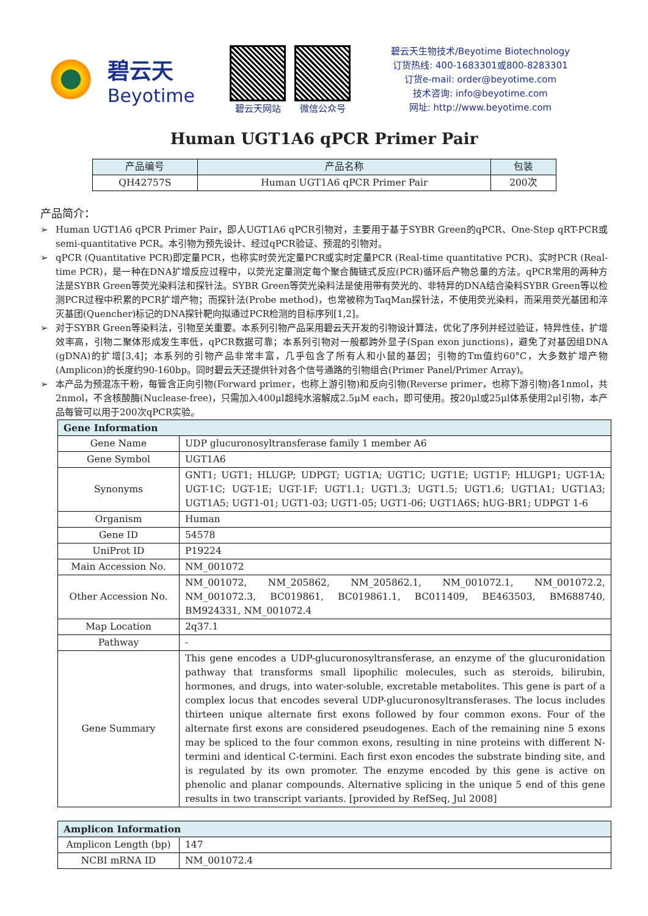碧云天
Beyotime
碧云天网站 微信公众号
碧云天生物技术/Beyotime Biotechnology
订货热线: 400-1683301或800-8283301
订货e-mail: order@beyotime.com
技术咨询: info@beyotime.com
网址: http://www.beyotime.com
Human UGT1A6 qPCR Primer Pair
| 产品编号 | 产品名称 | 包装 |
| --- | --- | --- |
| QH42757S | Human UGT1A6 qPCR Primer Pair | 200次 |
产品简介：
➢ Human UGT1A6 qPCR Primer Pair，即人UGT1A6 qPCR引物对，主要用于基于SYBR Green的qPCR、One-Step qRT-PCR或semi-quantitative PCR。本引物为预先设计、经过qPCR验证、预混的引物对。
➢ qPCR (Quantitative PCR)即定量PCR，也称实时荧光定量PCR或实时定量PCR (Real-time quantitative PCR)、实时PCR (Real-time PCR)，是一种在DNA扩增反应过程中，以荧光定量测定每个聚合酶链式反应(PCR)循环后产物总量的方法。qPCR常用的两种方法是SYBR Green等荧光染料法和探针法。SYBR Green等荧光染料法是使用带有荧光的、非特异的DNA结合染料SYBR Green等以检测PCR过程中积累的PCR扩增产物；而探针法(Probe method)，也常被称为TaqMan探针法，不使用荧光染料，而采用荧光基团和淬灭基团(Quencher)标记的DNA探针靶向拟通过PCR检测的目标序列[1,2]。
➢ 对于SYBR Green等染料法，引物至关重要。本系列引物产品采用碧云天开发的引物设计算法，优化了序列并经过验证，特异性佳，扩增效率高，引物二聚体形成发生率低，qPCR数据可靠；本系列引物对一般都跨外显子(Span exon junctions)，避免了对基因组DNA (gDNA)的扩增[3,4]；本系列的引物产品非常丰富，几乎包含了所有人和小鼠的基因；引物的Tm值约60°C，大多数扩增产物(Amplicon)的长度约90-160bp。同时碧云天还提供针对各个信号通路的引物组合(Primer Panel/Primer Array)。
➢ 本产品为预混冻干粉，每管含正向引物(Forward primer，也称上游引物)和反向引物(Reverse primer，也称下游引物)各1nmol，共2nmol，不含核酸酶(Nuclease-free)，只需加入400μl超纯水溶解成2.5μM each，即可使用。按20μl或25μl体系使用2μl引物，本产品每管可以用于200次qPCR实验。
| Gene Information | |
| --- | --- |
| Gene Name | UDP glucuronosyltransferase family 1 member A6 |
| Gene Symbol | UGT1A6 |
| Synonyms | GNT1; UGT1; HLUGP; UDPGT; UGT1A; UGT1C; UGT1E; UGT1F; HLUGP1; UGT-1A; UGT-1C; UGT-1E; UGT-1F; UGT1.1; UGT1.3; UGT1.5; UGT1.6; UGT1A1; UGT1A3; UGT1A5; UGT1-01; UGT1-03; UGT1-05; UGT1-06; UGT1A6S; hUG-BR1; UDPGT 1-6 |
| Organism | Human |
| Gene ID | 54578 |
| UniProt ID | P19224 |
| Main Accession No. | NM_001072 |
| Other Accession No. | NM_001072, NM_205862, NM_205862.1, NM_001072.1, NM_001072.2, NM_001072.3, BC019861, BC019861.1, BC011409, BE463503, BM688740, BM924331, NM_001072.4 |
| Map Location | 2q37.1 |
| Pathway | - |
| Gene Summary | This gene encodes a UDP-glucuronosyltransferase, an enzyme of the glucuronidation pathway that transforms small lipophilic molecules, such as steroids, bilirubin, hormones, and drugs, into water-soluble, excretable metabolites. This gene is part of a complex locus that encodes several UDP-glucuronosyltransferases. The locus includes thirteen unique alternate first exons followed by four common exons. Four of the alternate first exons are considered pseudogenes. Each of the remaining nine 5 exons may be spliced to the four common exons, resulting in nine proteins with different N-termini and identical C-termini. Each first exon encodes the substrate binding site, and is regulated by its own promoter. The enzyme encoded by this gene is active on phenolic and planar compounds. Alternative splicing in the unique 5 end of this gene results in two transcript variants. [provided by RefSeq, Jul 2008] |
| Amplicon Information | |
| --- | --- |
| Amplicon Length (bp) | 147 |
| NCBI mRNA ID | NM_001072.4 |